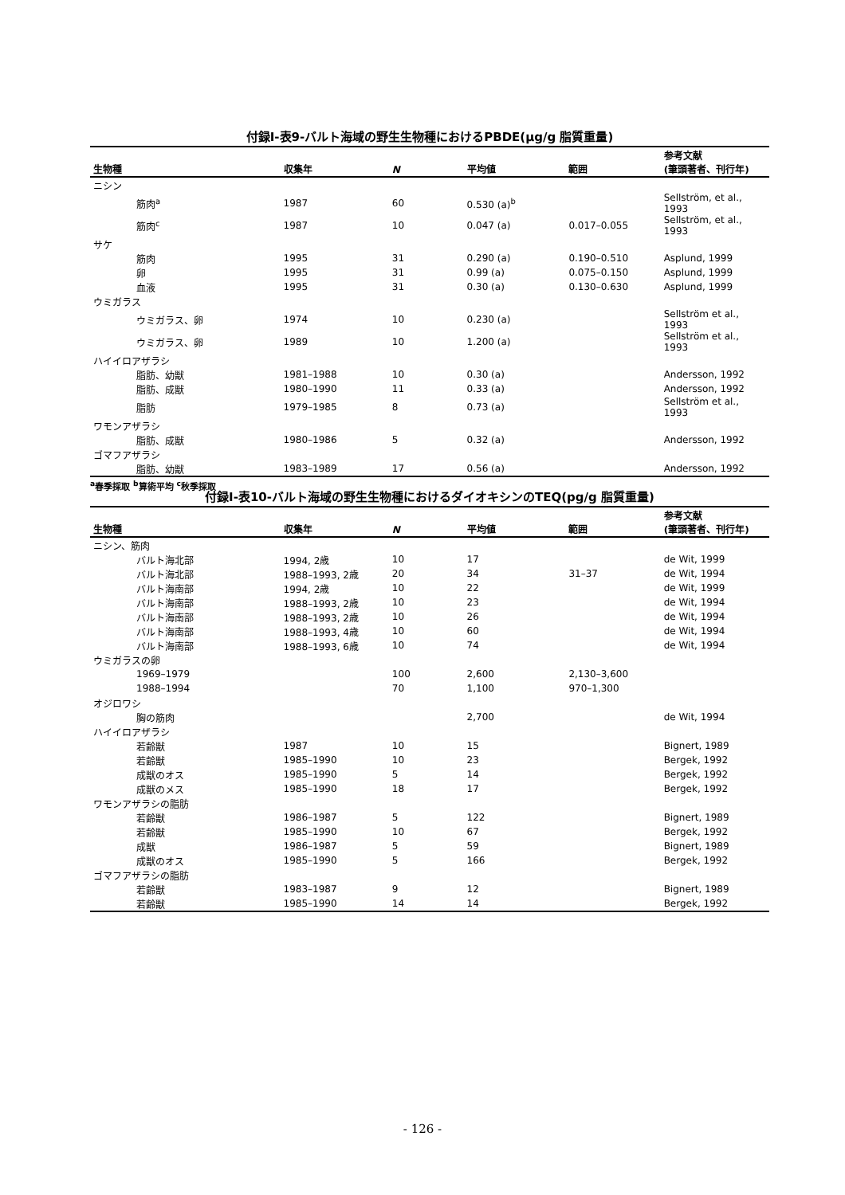付録Ⅰ-表9-バルト海域の野生生物種におけるPBDE(μg/g 脂質重量)
| 生物種 | 収集年 | N | 平均値 | 範囲 | 参考文献 (筆頭著者、刊行年) |
| --- | --- | --- | --- | --- | --- |
| ニシン | | | | | |
| 筋肉<sup>a</sup> | 1987 | 60 | 0.530 (a)<sup>b</sup> | | Sellström, et al., 1993 |
| 筋肉<sup>c</sup> | 1987 | 10 | 0.047 (a) | 0.017–0.055 | Sellström, et al., 1993 |
| サケ | | | | | |
| 筋肉 | 1995 | 31 | 0.290 (a) | 0.190–0.510 | Asplund, 1999 |
| 卵 | 1995 | 31 | 0.99 (a) | 0.075–0.150 | Asplund, 1999 |
| 血液 | 1995 | 31 | 0.30 (a) | 0.130–0.630 | Asplund, 1999 |
| ウミガラス | | | | | |
| ウミガラス、卵 | 1974 | 10 | 0.230 (a) | | Sellström et al., 1993 |
| ウミガラス、卵 | 1989 | 10 | 1.200 (a) | | Sellström et al., 1993 |
| ハイイロアザラシ | | | | | |
| 脂肪、幼獣 | 1981–1988 | 10 | 0.30 (a) | | Andersson, 1992 |
| 脂肪、成獣 | 1980–1990 | 11 | 0.33 (a) | | Andersson, 1992 |
| 脂肪 | 1979–1985 | 8 | 0.73 (a) | | Sellström et al., 1993 |
| ワモンアザラシ | | | | | |
| 脂肪、成獣 | 1980–1986 | 5 | 0.32 (a) | | Andersson, 1992 |
| ゴマフアザラシ | | | | | |
| 脂肪、幼獣 | 1983–1989 | 17 | 0.56 (a) | | Andersson, 1992 |
<sup>a</sup> 春季採取 <sup>b</sup>算術平均 <sup>c</sup>秋季採取
付録Ⅰ-表10-バルト海域の野生生物種におけるダイオキシンのTEQ(pg/g 脂質重量)
| 生物種 | 収集年 | N | 平均値 | 範囲 | 参考文献 (筆頭著者、刊行年) |
| --- | --- | --- | --- | --- | --- |
| ニシン、筋肉 | | | | | |
| バルト海北部 | 1994, 2歳 | 10 | 17 | | de Wit, 1999 |
| バルト海北部 | 1988–1993, 2歳 | 20 | 34 | 31–37 | de Wit, 1994 |
| バルト海南部 | 1994, 2歳 | 10 | 22 | | de Wit, 1999 |
| バルト海南部 | 1988–1993, 2歳 | 10 | 23 | | de Wit, 1994 |
| バルト海南部 | 1988–1993, 2歳 | 10 | 26 | | de Wit, 1994 |
| バルト海南部 | 1988–1993, 4歳 | 10 | 60 | | de Wit, 1994 |
| バルト海南部 | 1988–1993, 6歳 | 10 | 74 | | de Wit, 1994 |
| ウミガラスの卵 | | | | | |
| 1969–1979 | | 100 | 2,600 | 2,130–3,600 | |
| 1988–1994 | | 70 | 1,100 | 970–1,300 | |
| オジロワシ | | | | | |
| 胸の筋肉 | | | 2,700 | | de Wit, 1994 |
| ハイイロアザラシ | | | | | |
| 若齢獣 | 1987 | 10 | 15 | | Bignert, 1989 |
| 若齢獣 | 1985–1990 | 10 | 23 | | Bergek, 1992 |
| 成獣のオス | 1985–1990 | 5 | 14 | | Bergek, 1992 |
| 成獣のメス | 1985–1990 | 18 | 17 | | Bergek, 1992 |
| ワモンアザラシの脂肪 | | | | | |
| 若齢獣 | 1986–1987 | 5 | 122 | | Bignert, 1989 |
| 若齢獣 | 1985–1990 | 10 | 67 | | Bergek, 1992 |
| 成獣 | 1986–1987 | 5 | 59 | | Bignert, 1989 |
| 成獣のオス | 1985–1990 | 5 | 166 | | Bergek, 1992 |
| ゴマフアザラシの脂肪 | | | | | |
| 若齢獣 | 1983–1987 | 9 | 12 | | Bignert, 1989 |
| 若齢獣 | 1985–1990 | 14 | 14 | | Bergek, 1992 |
- 126 -